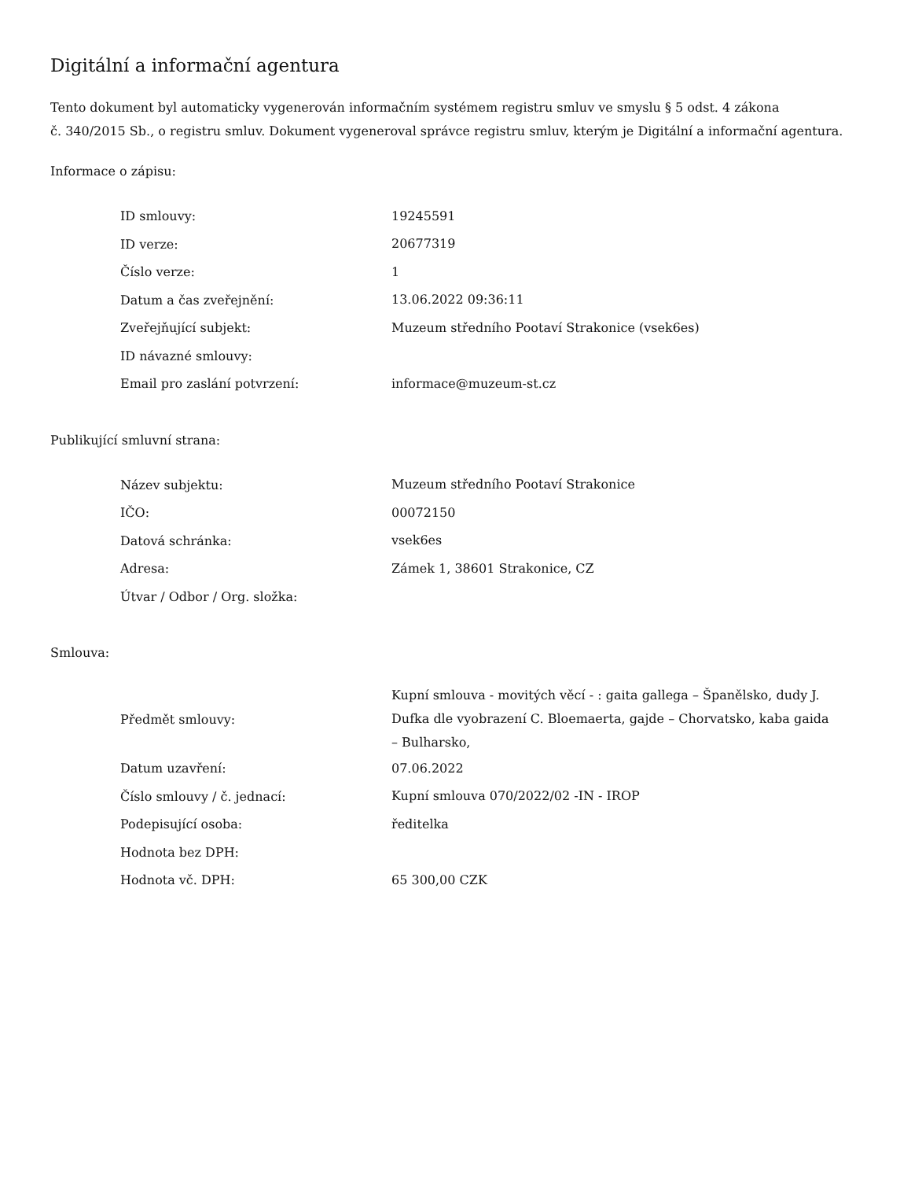Digitální a informační agentura
Tento dokument byl automaticky vygenerován informačním systémem registru smluv ve smyslu § 5 odst. 4 zákona
č. 340/2015 Sb., o registru smluv. Dokument vygeneroval správce registru smluv, kterým je Digitální a informační agentura.
Informace o zápisu:
| ID smlouvy: | 19245591 |
| ID verze: | 20677319 |
| Číslo verze: | 1 |
| Datum a čas zveřejnění: | 13.06.2022 09:36:11 |
| Zveřejňující subjekt: | Muzeum středního Pootaví Strakonice (vsek6es) |
| ID návazné smlouvy: | |
| Email pro zaslání potvrzení: | informace@muzeum-st.cz |
Publikující smluvní strana:
| Název subjektu: | Muzeum středního Pootaví Strakonice |
| IČO: | 00072150 |
| Datová schránka: | vsek6es |
| Adresa: | Zámek 1, 38601 Strakonice, CZ |
| Útvar / Odbor / Org. složka: | |
Smlouva:
| Předmět smlouvy: | Kupní smlouva - movitých věcí - : gaita gallega – Španělsko, dudy J. Dufka dle vyobrazení C. Bloemaerta, gajde – Chorvatsko, kaba gaida – Bulharsko, |
| Datum uzavření: | 07.06.2022 |
| Číslo smlouvy / č. jednací: | Kupní smlouva 070/2022/02 -IN - IROP |
| Podepisující osoba: | ředitelka |
| Hodnota bez DPH: | |
| Hodnota vč. DPH: | 65 300,00 CZK |